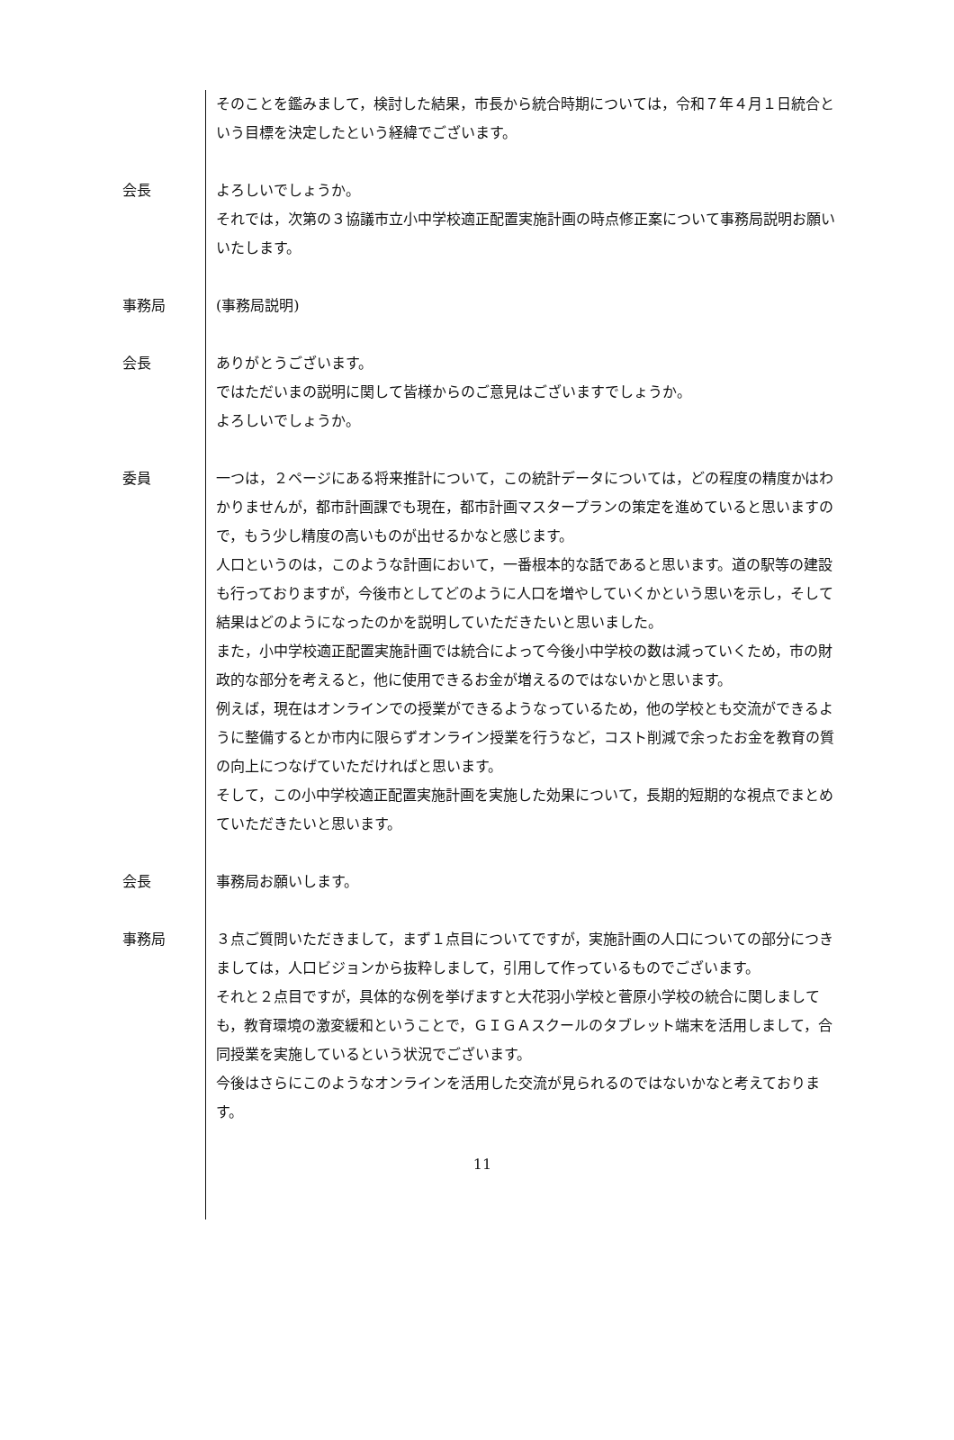そのことを鑑みまして，検討した結果，市長から統合時期については，令和７年４月１日統合という目標を決定したという経緯でございます。
会長 よろしいでしょうか。
それでは，次第の３協議市立小中学校適正配置実施計画の時点修正案について事務局説明お願いいたします。
事務局 (事務局説明)
会長 ありがとうございます。
ではただいまの説明に関して皆様からのご意見はございますでしょうか。
よろしいでしょうか。
委員 一つは，２ページにある将来推計について，この統計データについては，どの程度の精度かはわかりませんが，都市計画課でも現在，都市計画マスタープランの策定を進めていると思いますので，もう少し精度の高いものが出せるかなと感じます。
人口というのは，このような計画において，一番根本的な話であると思います。道の駅等の建設も行っておりますが，今後市としてどのように人口を増やしていくかという思いを示し，そして結果はどのようになったのかを説明していただきたいと思いました。
また，小中学校適正配置実施計画では統合によって今後小中学校の数は減っていくため，市の財政的な部分を考えると，他に使用できるお金が増えるのではないかと思います。
例えば，現在はオンラインでの授業ができるようなっているため，他の学校とも交流ができるように整備するとか市内に限らずオンライン授業を行うなど，コスト削減で余ったお金を教育の質の向上につなげていただければと思います。
そして，この小中学校適正配置実施計画を実施した効果について，長期的短期的な視点でまとめていただきたいと思います。
会長 事務局お願いします。
事務局 ３点ご質問いただきまして，まず１点目についてですが，実施計画の人口についての部分につきましては，人口ビジョンから抜粋しまして，引用して作っているものでございます。
それと２点目ですが，具体的な例を挙げますと大花羽小学校と菅原小学校の統合に関しましても，教育環境の激変緩和ということで，ＧＩＧＡスクールのタブレット端末を活用しまして，合同授業を実施しているという状況でございます。
今後はさらにこのようなオンラインを活用した交流が見られるのではないかなと考えております。
11